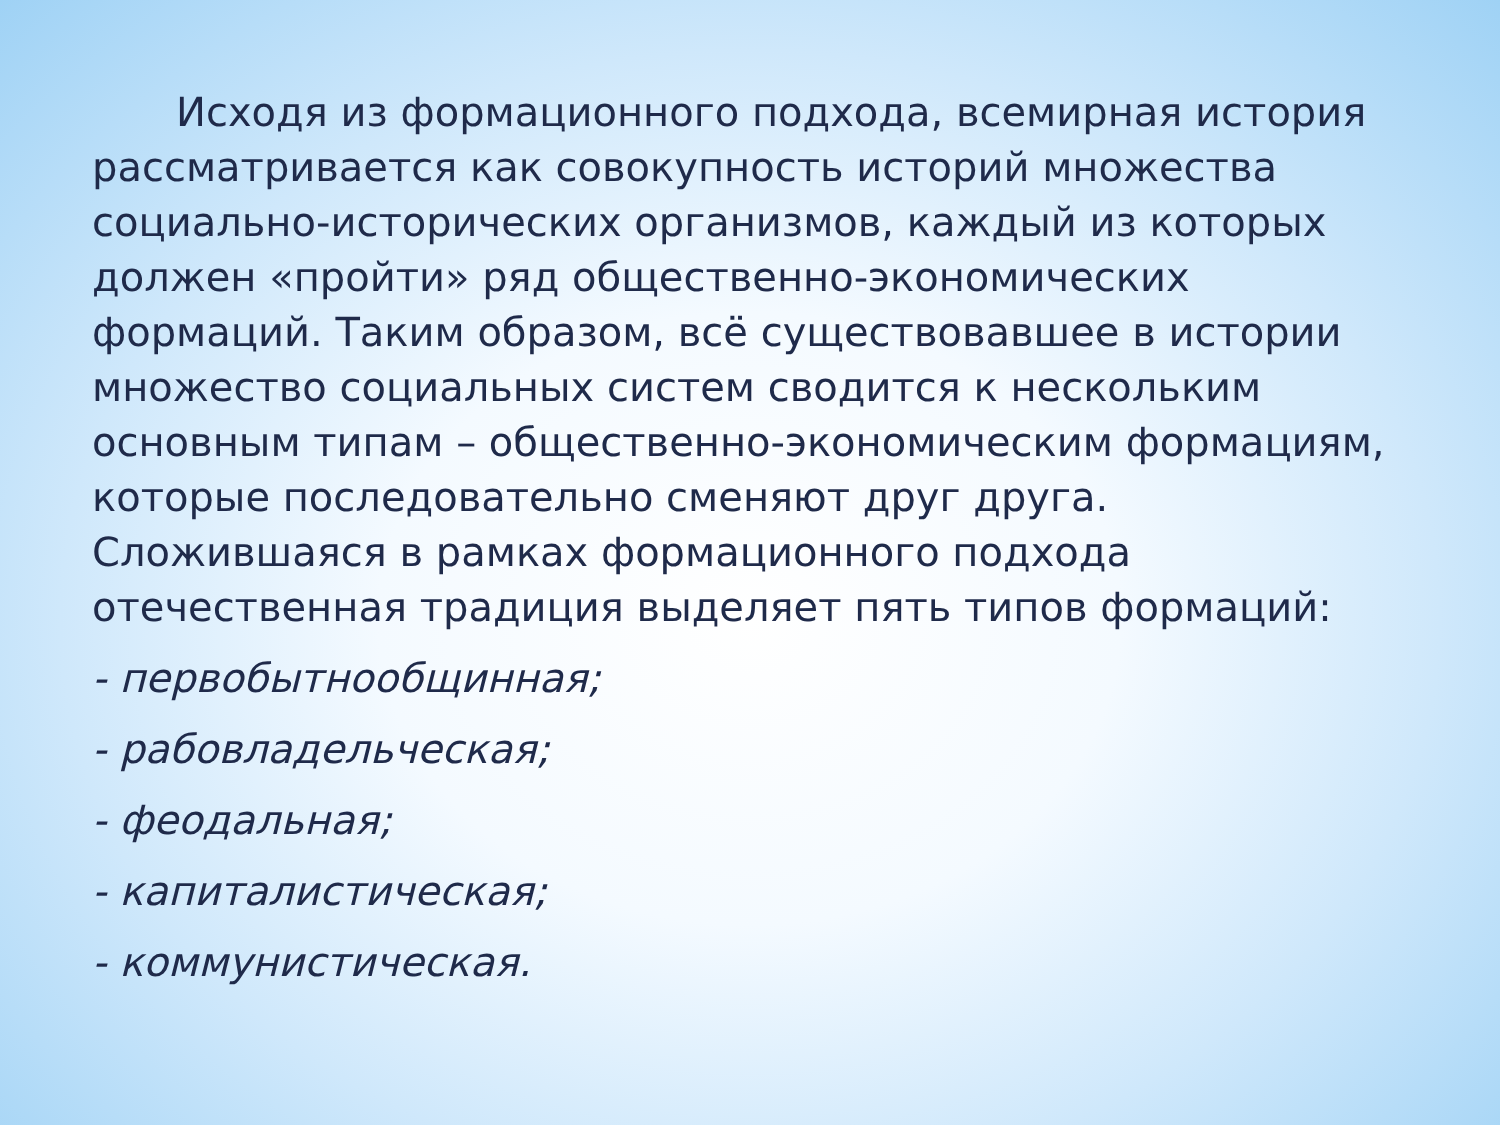Исходя из формационного подхода, всемирная история рассматривается как совокупность историй множества социально-исторических организмов, каждый из которых должен «пройти» ряд общественно-экономических формаций. Таким образом, всё существовавшее в истории множество социальных систем сводится к нескольким основным типам – общественно-экономическим формациям, которые последовательно сменяют друг друга. Сложившаяся в рамках формационного подхода отечественная традиция выделяет пять типов формаций:
- первобытнообщинная;
- рабовладельческая;
- феодальная;
- капиталистическая;
- коммунистическая.